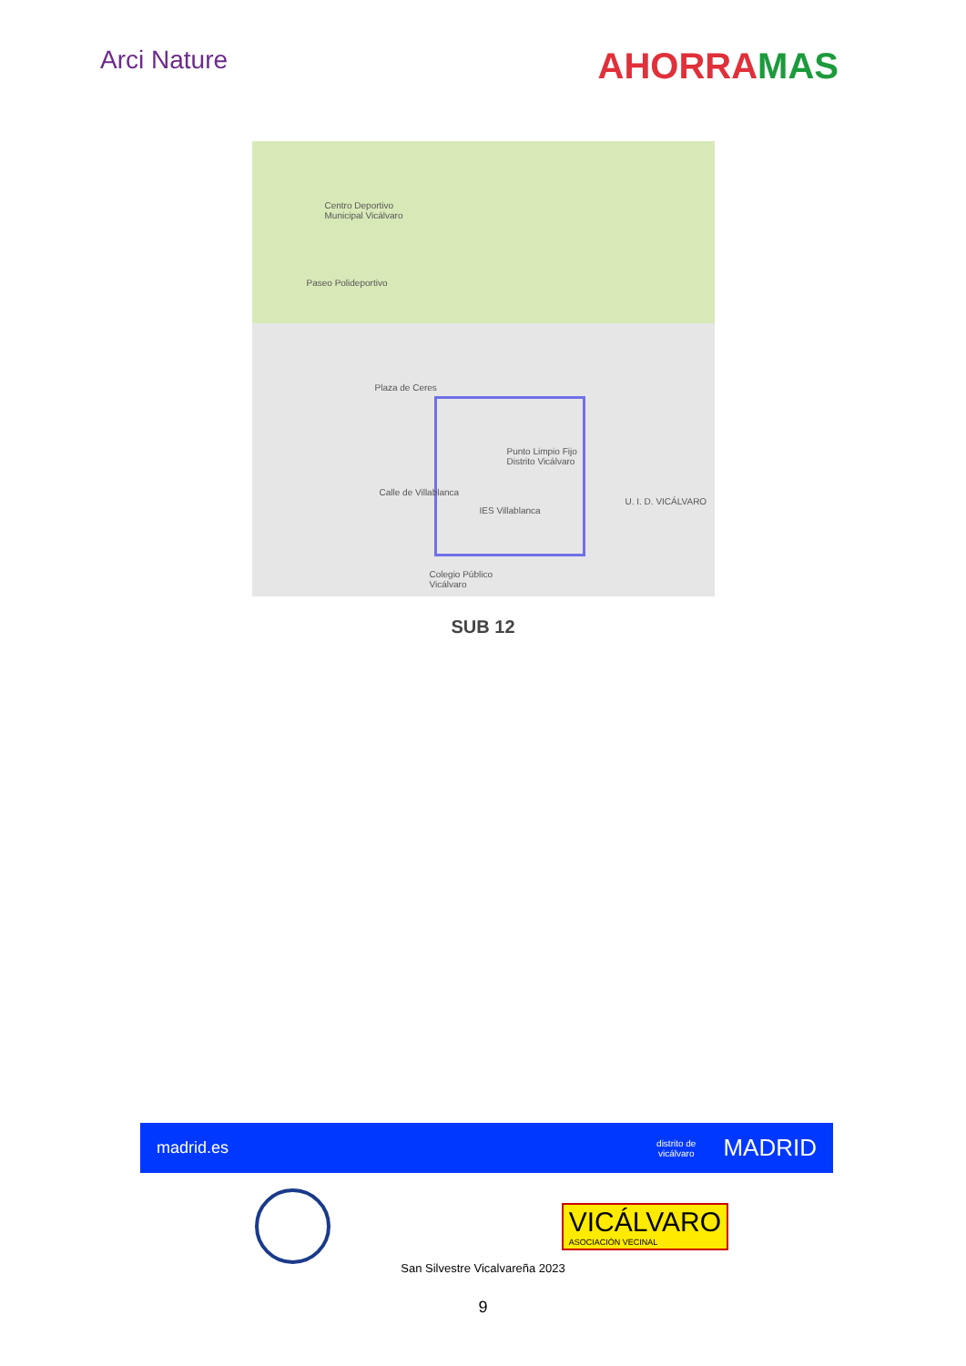Arci Nature
AHORRAMAS
Centro Deportivo
Municipal Vicálvaro
Plaza de Ceres
Punto Limpio Fijo
Distrito Vicálvaro
U. I. D. VICÁLVARO
IES Villablanca
Colegio Público
Vicálvaro
Paseo Polideportivo
Calle de Villablanca
SUB 12
madrid.es distrito de
vicálvaro MADRID
VICÁLVARO
ASOCIACIÓN VECINAL
San Silvestre Vicalvareña 2023
9